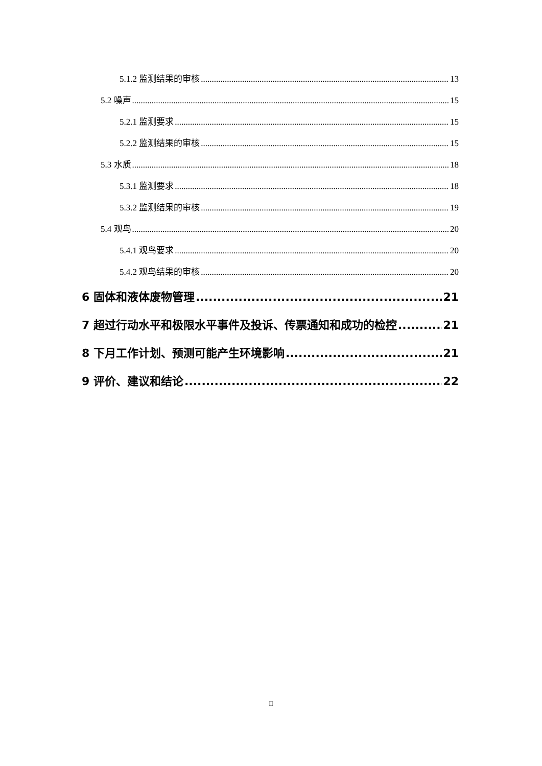5.1.2 监测结果的审核 13
5.2 噪声 15
5.2.1 监测要求 15
5.2.2 监测结果的审核 15
5.3 水质 18
5.3.1 监测要求 18
5.3.2 监测结果的审核 19
5.4 观鸟 20
5.4.1 观鸟要求 20
5.4.2 观鸟结果的审核 20
6 固体和液体废物管理 21
7 超过行动水平和极限水平事件及投诉、传票通知和成功的检控 21
8 下月工作计划、预测可能产生环境影响 21
9 评价、建议和结论 22
II